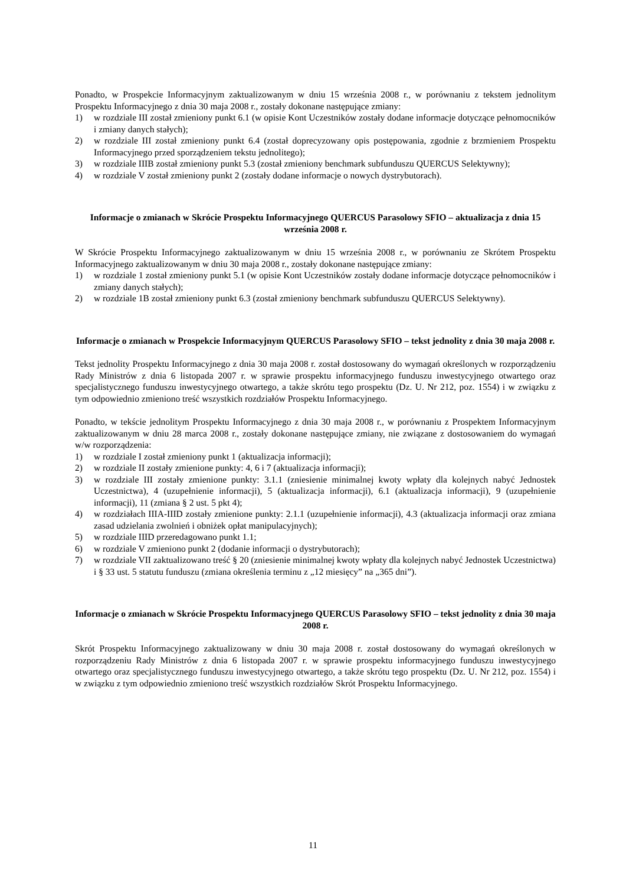Ponadto, w Prospekcie Informacyjnym zaktualizowanym w dniu 15 września 2008 r., w porównaniu z tekstem jednolitym Prospektu Informacyjnego z dnia 30 maja 2008 r., zostały dokonane następujące zmiany:
1) w rozdziale III został zmieniony punkt 6.1 (w opisie Kont Uczestników zostały dodane informacje dotyczące pełnomocników i zmiany danych stałych);
2) w rozdziale III został zmieniony punkt 6.4 (został doprecyzowany opis postępowania, zgodnie z brzmieniem Prospektu Informacyjnego przed sporządzeniem tekstu jednolitego);
3) w rozdziale IIIB został zmieniony punkt 5.3 (został zmieniony benchmark subfunduszu QUERCUS Selektywny);
4) w rozdziale V został zmieniony punkt 2 (zostały dodane informacje o nowych dystrybutorach).
Informacje o zmianach w Skrócie Prospektu Informacyjnego QUERCUS Parasolowy SFIO – aktualizacja z dnia 15 września 2008 r.
W Skrócie Prospektu Informacyjnego zaktualizowanym w dniu 15 września 2008 r., w porównaniu ze Skrótem Prospektu Informacyjnego zaktualizowanym w dniu 30 maja 2008 r., zostały dokonane następujące zmiany:
1) w rozdziale 1 został zmieniony punkt 5.1 (w opisie Kont Uczestników zostały dodane informacje dotyczące pełnomocników i zmiany danych stałych);
2) w rozdziale 1B został zmieniony punkt 6.3 (został zmieniony benchmark subfunduszu QUERCUS Selektywny).
Informacje o zmianach w Prospekcie Informacyjnym QUERCUS Parasolowy SFIO – tekst jednolity z dnia 30 maja 2008 r.
Tekst jednolity Prospektu Informacyjnego z dnia 30 maja 2008 r. został dostosowany do wymagań określonych w rozporządzeniu Rady Ministrów z dnia 6 listopada 2007 r. w sprawie prospektu informacyjnego funduszu inwestycyjnego otwartego oraz specjalistycznego funduszu inwestycyjnego otwartego, a także skrótu tego prospektu (Dz. U. Nr 212, poz. 1554) i w związku z tym odpowiednio zmieniono treść wszystkich rozdziałów Prospektu Informacyjnego.
Ponadto, w tekście jednolitym Prospektu Informacyjnego z dnia 30 maja 2008 r., w porównaniu z Prospektem Informacyjnym zaktualizowanym w dniu 28 marca 2008 r., zostały dokonane następujące zmiany, nie związane z dostosowaniem do wymagań w/w rozporządzenia:
1) w rozdziale I został zmieniony punkt 1 (aktualizacja informacji);
2) w rozdziale II zostały zmienione punkty: 4, 6 i 7 (aktualizacja informacji);
3) w rozdziale III zostały zmienione punkty: 3.1.1 (zniesienie minimalnej kwoty wpłaty dla kolejnych nabyć Jednostek Uczestnictwa), 4 (uzupełnienie informacji), 5 (aktualizacja informacji), 6.1 (aktualizacja informacji), 9 (uzupełnienie informacji), 11 (zmiana § 2 ust. 5 pkt 4);
4) w rozdziałach IIIA-IIID zostały zmienione punkty: 2.1.1 (uzupełnienie informacji), 4.3 (aktualizacja informacji oraz zmiana zasad udzielania zwolnień i obniżek opłat manipulacyjnych);
5) w rozdziale IIID przeredagowano punkt 1.1;
6) w rozdziale V zmieniono punkt 2 (dodanie informacji o dystrybutorach);
7) w rozdziale VII zaktualizowano treść § 20 (zniesienie minimalnej kwoty wpłaty dla kolejnych nabyć Jednostek Uczestnictwa) i § 33 ust. 5 statutu funduszu (zmiana określenia terminu z „12 miesięcy” na „365 dni”).
Informacje o zmianach w Skrócie Prospektu Informacyjnego QUERCUS Parasolowy SFIO – tekst jednolity z dnia 30 maja 2008 r.
Skrót Prospektu Informacyjnego zaktualizowany w dniu 30 maja 2008 r. został dostosowany do wymagań określonych w rozporządzeniu Rady Ministrów z dnia 6 listopada 2007 r. w sprawie prospektu informacyjnego funduszu inwestycyjnego otwartego oraz specjalistycznego funduszu inwestycyjnego otwartego, a także skrótu tego prospektu (Dz. U. Nr 212, poz. 1554) i w związku z tym odpowiednio zmieniono treść wszystkich rozdziałów Skrót Prospektu Informacyjnego.
11